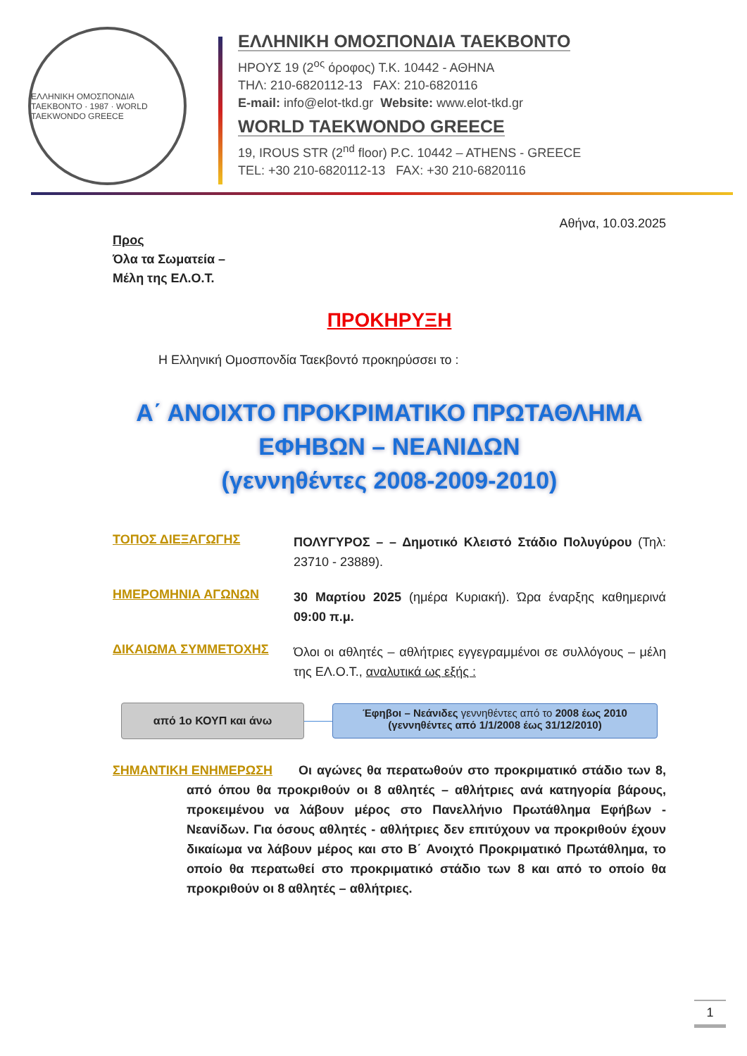ΕΛΛΗΝΙΚΗ ΟΜΟΣΠΟΝΔΙΑ ΤΑΕΚΒΟΝΤΟ · 1987 · WORLD TAEKWONDO GREECE
ΕΛΛΗΝΙΚΗ ΟΜΟΣΠΟΝΔΙΑ ΤΑΕΚΒΟΝΤΟ
ΗΡΟΥΣ 19 (2<sup>ος</sup> όροφος) Τ.Κ. 10442 - ΑΘΗΝΑ
ΤΗΛ: 210-6820112-13 FAX: 210-6820116
E-mail: info@elot-tkd.gr Website: www.elot-tkd.gr
WORLD TAEKWONDO GREECE
19, IROUS STR (2<sup>nd</sup> floor) P.C. 10442 – ATHENS - GREECE
TEL: +30 210-6820112-13 FAX: +30 210-6820116
Αθήνα, 10.03.2025
Προς
Όλα τα Σωματεία –
Μέλη της ΕΛ.Ο.Τ.
ΠΡΟΚΗΡΥΞΗ
Η Ελληνική Ομοσπονδία Ταεκβοντό προκηρύσσει το :
Α΄ ΑΝΟΙΧΤΟ ΠΡΟΚΡΙΜΑΤΙΚΟ ΠΡΩΤΑΘΛΗΜΑ
ΕΦΗΒΩΝ – ΝΕΑΝΙΔΩΝ
(γεννηθέντες 2008-2009-2010)
ΤΟΠΟΣ ΔΙΕΞΑΓΩΓΗΣ
ΠΟΛΥΓΥΡΟΣ – – Δημοτικό Κλειστό Στάδιο Πολυγύρου (Τηλ: 23710 - 23889).
ΗΜΕΡΟΜΗΝΙΑ ΑΓΩΝΩΝ
30 Μαρτίου 2025 (ημέρα Κυριακή). Ώρα έναρξης καθημερινά 09:00 π.μ.
ΔΙΚΑΙΩΜΑ ΣΥΜΜΕΤΟΧΗΣ
Όλοι οι αθλητές – αθλήτριες εγγεγραμμένοι σε συλλόγους – μέλη της ΕΛ.Ο.Τ., αναλυτικά ως εξής :
από 1ο ΚΟΥΠ και άνω
Έφηβοι – Νεάνιδες γεννηθέντες από το 2008 έως 2010
(γεννηθέντες από 1/1/2008 έως 31/12/2010)
ΣΗΜΑΝΤΙΚΗ ΕΝΗΜΕΡΩΣΗ Οι αγώνες θα περατωθούν στο προκριματικό στάδιο των 8, από όπου θα προκριθούν οι 8 αθλητές – αθλήτριες ανά κατηγορία βάρους, προκειμένου να λάβουν μέρος στο Πανελλήνιο Πρωτάθλημα Εφήβων - Νεανίδων. Για όσους αθλητές - αθλήτριες δεν επιτύχουν να προκριθούν έχουν δικαίωμα να λάβουν μέρος και στο Β΄ Ανοιχτό Προκριματικό Πρωτάθλημα, το οποίο θα περατωθεί στο προκριματικό στάδιο των 8 και από το οποίο θα προκριθούν οι 8 αθλητές – αθλήτριες.
1